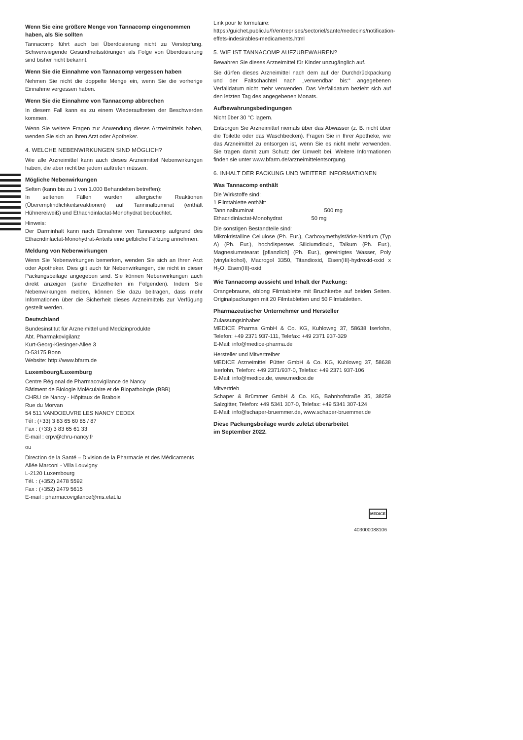Wenn Sie eine größere Menge von Tannacomp eingenommen haben, als Sie sollten
Tannacomp führt auch bei Überdosierung nicht zu Verstopfung. Schwerwiegende Gesundheitsstörungen als Folge von Überdosierung sind bisher nicht bekannt.
Wenn Sie die Einnahme von Tannacomp vergessen haben
Nehmen Sie nicht die doppelte Menge ein, wenn Sie die vorherige Einnahme vergessen haben.
Wenn Sie die Einnahme von Tannacomp abbrechen
In diesem Fall kann es zu einem Wiederauftreten der Beschwerden kommen.
Wenn Sie weitere Fragen zur Anwendung dieses Arzneimittels haben, wenden Sie sich an Ihren Arzt oder Apotheker.
4. WELCHE NEBENWIRKUNGEN SIND MÖGLICH?
Wie alle Arzneimittel kann auch dieses Arzneimittel Nebenwirkungen haben, die aber nicht bei jedem auftreten müssen.
Mögliche Nebenwirkungen
Selten (kann bis zu 1 von 1.000 Behandelten betreffen):
In seltenen Fällen wurden allergische Reaktionen (Überempfindlichkeitsreaktionen) auf Tanninalbuminat (enthält Hühnereiweiß) und Ethacridinlactat-Monohydrat beobachtet.
Hinweis:
Der Darminhalt kann nach Einnahme von Tannacomp aufgrund des Ethacridinlactat-Monohydrat-Anteils eine gelbliche Färbung annehmen.
Meldung von Nebenwirkungen
Wenn Sie Nebenwirkungen bemerken, wenden Sie sich an Ihren Arzt oder Apotheker. Dies gilt auch für Nebenwirkungen, die nicht in dieser Packungsbeilage angegeben sind. Sie können Nebenwirkungen auch direkt anzeigen (siehe Einzelheiten im Folgenden). Indem Sie Nebenwirkungen melden, können Sie dazu beitragen, dass mehr Informationen über die Sicherheit dieses Arzneimittels zur Verfügung gestellt werden.
Deutschland
Bundesinstitut für Arzneimittel und Medizinprodukte
Abt. Pharmakovigilanz
Kurt-Georg-Kiesinger-Allee 3
D-53175 Bonn
Website: http://www.bfarm.de
Luxembourg/Luxemburg
Centre Régional de Pharmacovigilance de Nancy
Bâtiment de Biologie Moléculaire et de Biopathologie (BBB)
CHRU de Nancy - Hôpitaux de Brabois
Rue du Morvan
54 511 VANDOEUVRE LES NANCY CEDEX
Tél : (+33) 3 83 65 60 85 / 87
Fax : (+33) 3 83 65 61 33
E-mail : crpv@chru-nancy.fr
ou
Direction de la Santé – Division de la Pharmacie et des Médicaments
Allée Marconi - Villa Louvigny
L-2120 Luxembourg
Tél. : (+352) 2478 5592
Fax : (+352) 2479 5615
E-mail : pharmacovigilance@ms.etat.lu
Link pour le formulaire:
https://guichet.public.lu/fr/entreprises/sectoriel/sante/medecins/notification-effets-indesirables-medicaments.html
5. WIE IST TANNACOMP AUFZUBEWAHREN?
Bewahren Sie dieses Arzneimittel für Kinder unzugänglich auf.
Sie dürfen dieses Arzneimittel nach dem auf der Durchdrückpackung und der Faltschachtel nach „verwendbar bis:“ angegebenen Verfalldatum nicht mehr verwenden. Das Verfalldatum bezieht sich auf den letzten Tag des angegebenen Monats.
Aufbewahrungsbedingungen
Nicht über 30 °C lagern.
Entsorgen Sie Arzneimittel niemals über das Abwasser (z. B. nicht über die Toilette oder das Waschbecken). Fragen Sie in Ihrer Apotheke, wie das Arzneimittel zu entsorgen ist, wenn Sie es nicht mehr verwenden. Sie tragen damit zum Schutz der Umwelt bei. Weitere Informationen finden sie unter www.bfarm.de/arzneimittelentsorgung.
6. INHALT DER PACKUNG UND WEITERE INFORMATIONEN
Was Tannacomp enthält
Die Wirkstoffe sind:
1 Filmtablette enthält:
Tanninalbuminat 500 mg
Ethacridinlactat-Monohydrat 50 mg
Die sonstigen Bestandteile sind:
Mikrokristalline Cellulose (Ph. Eur.), Carboxymethylstärke-Natrium (Typ A) (Ph. Eur.), hochdisperses Siliciumdioxid, Talkum (Ph. Eur.), Magnesiumstearat [pflanzlich] (Ph. Eur.), gereinigtes Wasser, Poly (vinylalkohol), Macrogol 3350, Titandioxid, Eisen(III)-hydroxid-oxid x H<sub>2</sub>O, Eisen(III)-oxid
Wie Tannacomp aussieht und Inhalt der Packung:
Orangebraune, oblong Filmtablette mit Bruchkerbe auf beiden Seiten. Originalpackungen mit 20 Filmtabletten und 50 Filmtabletten.
Pharmazeutischer Unternehmer und Hersteller
Zulassungsinhaber
MEDICE Pharma GmbH & Co. KG, Kuhloweg 37, 58638 Iserlohn, Telefon: +49 2371 937-111, Telefax: +49 2371 937-329
E-Mail: info@medice-pharma.de
Hersteller und Mitvertreiber
MEDICE Arzneimittel Pütter GmbH & Co. KG, Kuhloweg 37, 58638 Iserlohn, Telefon: +49 2371/937-0, Telefax: +49 2371 937-106
E-Mail: info@medice.de, www.medice.de
Mitvertrieb
Schaper & Brümmer GmbH & Co. KG, Bahnhofstraße 35, 38259 Salzgitter, Telefon: +49 5341 307-0, Telefax: +49 5341 307-124
E-Mail: info@schaper-bruemmer.de, www.schaper-bruemmer.de
Diese Packungsbeilage wurde zuletzt überarbeitet
im September 2022.
MEDICE
403000088106